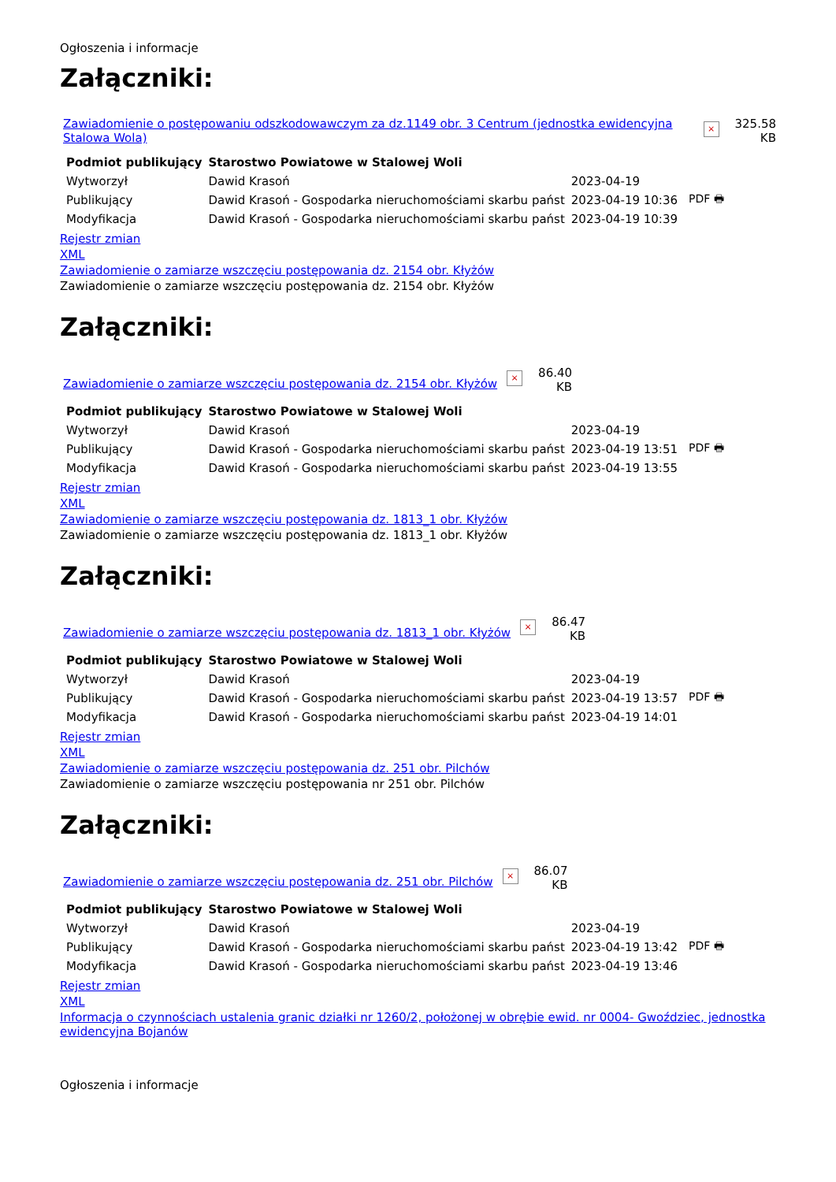Ogłoszenia i informacje
Załączniki:
Zawiadomienie o postępowaniu odszkodowawczym za dz.1149 obr. 3 Centrum (jednostka ewidencyjna Stalowa Wola) × 325.58
KB
| Podmiot publikujący | Starostwo Powiatowe w Stalowej Woli | | |
| Wytworzył | Dawid Krasoń | 2023-04-19 | PDF 🖶 |
| Publikujący | Dawid Krasoń - Gospodarka nieruchomościami skarbu państ | 2023-04-19 10:36 | |
| Modyfikacja | Dawid Krasoń - Gospodarka nieruchomościami skarbu państ | 2023-04-19 10:39 | |
Rejestr zmian
XML
Zawiadomienie o zamiarze wszczęciu postępowania dz. 2154 obr. Kłyżów
Zawiadomienie o zamiarze wszczęciu postępowania dz. 2154 obr. Kłyżów
Załączniki:
Zawiadomienie o zamiarze wszczęciu postępowania dz. 2154 obr. Kłyżów × 86.40
KB
| Podmiot publikujący | Starostwo Powiatowe w Stalowej Woli | | |
| Wytworzył | Dawid Krasoń | 2023-04-19 | PDF 🖶 |
| Publikujący | Dawid Krasoń - Gospodarka nieruchomościami skarbu państ | 2023-04-19 13:51 | |
| Modyfikacja | Dawid Krasoń - Gospodarka nieruchomościami skarbu państ | 2023-04-19 13:55 | |
Rejestr zmian
XML
Zawiadomienie o zamiarze wszczęciu postępowania dz. 1813_1 obr. Kłyżów
Zawiadomienie o zamiarze wszczęciu postępowania dz. 1813_1 obr. Kłyżów
Załączniki:
Zawiadomienie o zamiarze wszczęciu postępowania dz. 1813_1 obr. Kłyżów × 86.47
KB
| Podmiot publikujący | Starostwo Powiatowe w Stalowej Woli | | |
| Wytworzył | Dawid Krasoń | 2023-04-19 | PDF 🖶 |
| Publikujący | Dawid Krasoń - Gospodarka nieruchomościami skarbu państ | 2023-04-19 13:57 | |
| Modyfikacja | Dawid Krasoń - Gospodarka nieruchomościami skarbu państ | 2023-04-19 14:01 | |
Rejestr zmian
XML
Zawiadomienie o zamiarze wszczęciu postępowania dz. 251 obr. Pilchów
Zawiadomienie o zamiarze wszczęciu postępowania nr 251 obr. Pilchów
Załączniki:
Zawiadomienie o zamiarze wszczęciu postępowania dz. 251 obr. Pilchów × 86.07
KB
| Podmiot publikujący | Starostwo Powiatowe w Stalowej Woli | | |
| Wytworzył | Dawid Krasoń | 2023-04-19 | PDF 🖶 |
| Publikujący | Dawid Krasoń - Gospodarka nieruchomościami skarbu państ | 2023-04-19 13:42 | |
| Modyfikacja | Dawid Krasoń - Gospodarka nieruchomościami skarbu państ | 2023-04-19 13:46 | |
Rejestr zmian
XML
Informacja o czynnościach ustalenia granic działki nr 1260/2, położonej w obrębie ewid. nr 0004- Gwoździec, jednostka ewidencyjna Bojanów
Ogłoszenia i informacje